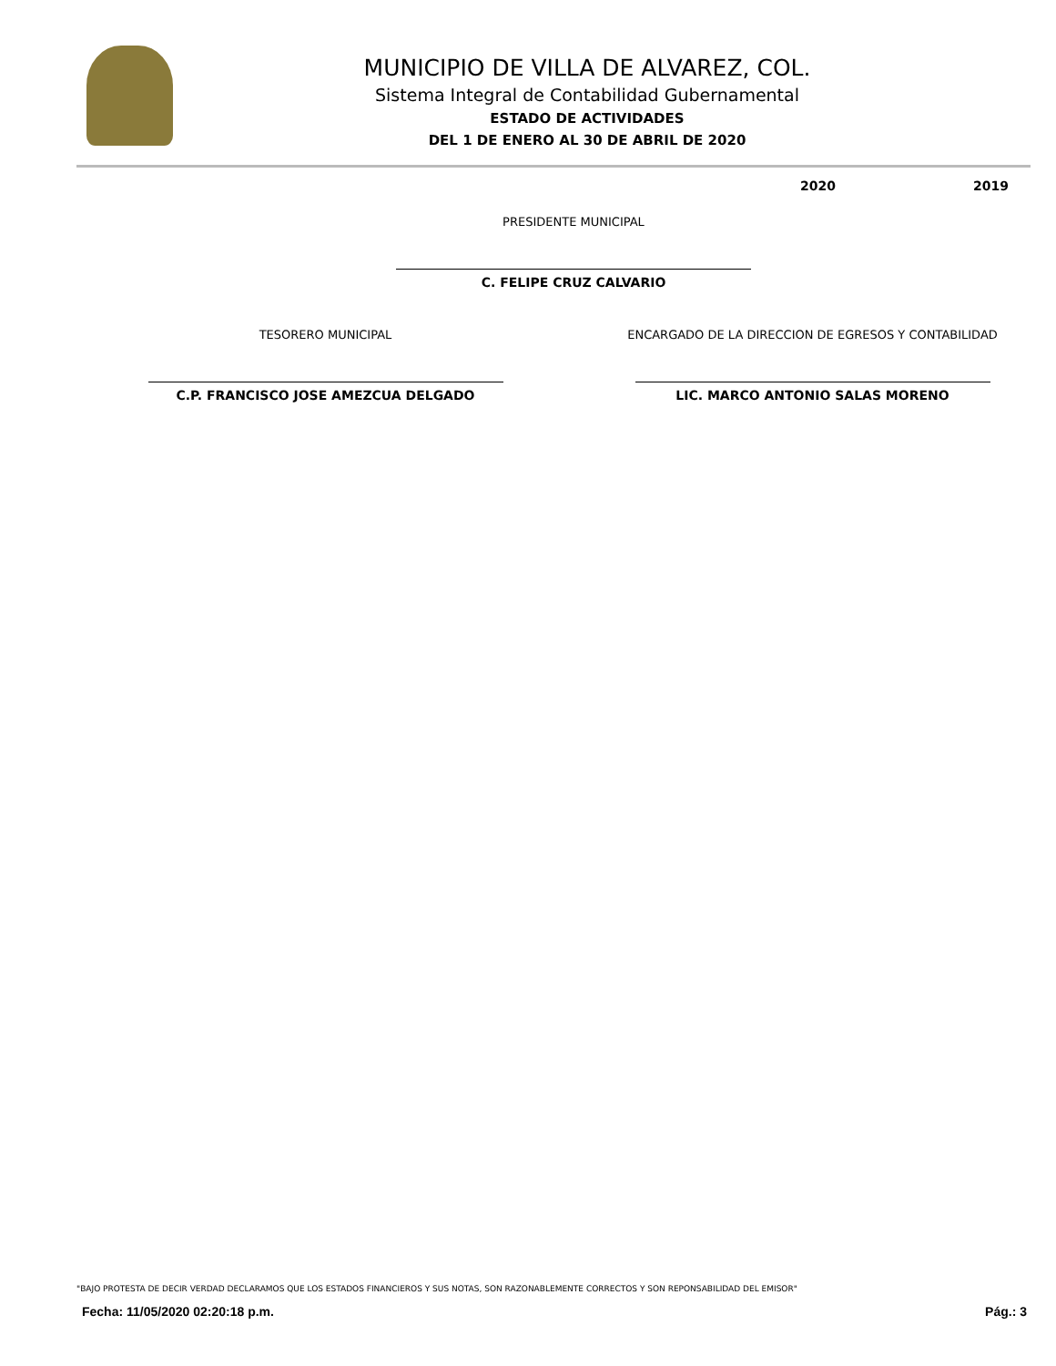MUNICIPIO DE VILLA DE ALVAREZ, COL.
Sistema Integral de Contabilidad Gubernamental
ESTADO DE ACTIVIDADES
DEL 1 DE ENERO AL 30 DE ABRIL DE 2020
2020 2019
PRESIDENTE MUNICIPAL
C. FELIPE CRUZ CALVARIO
TESORERO MUNICIPAL ENCARGADO DE LA DIRECCION DE EGRESOS Y CONTABILIDAD
C.P. FRANCISCO JOSE AMEZCUA DELGADO
LIC. MARCO ANTONIO SALAS MORENO
"BAJO PROTESTA DE DECIR VERDAD DECLARAMOS QUE LOS ESTADOS FINANCIEROS Y SUS NOTAS, SON RAZONABLEMENTE CORRECTOS Y SON REPONSABILIDAD DEL EMISOR"
Fecha: 11/05/2020 02:20:18 p.m. Pág.: 3